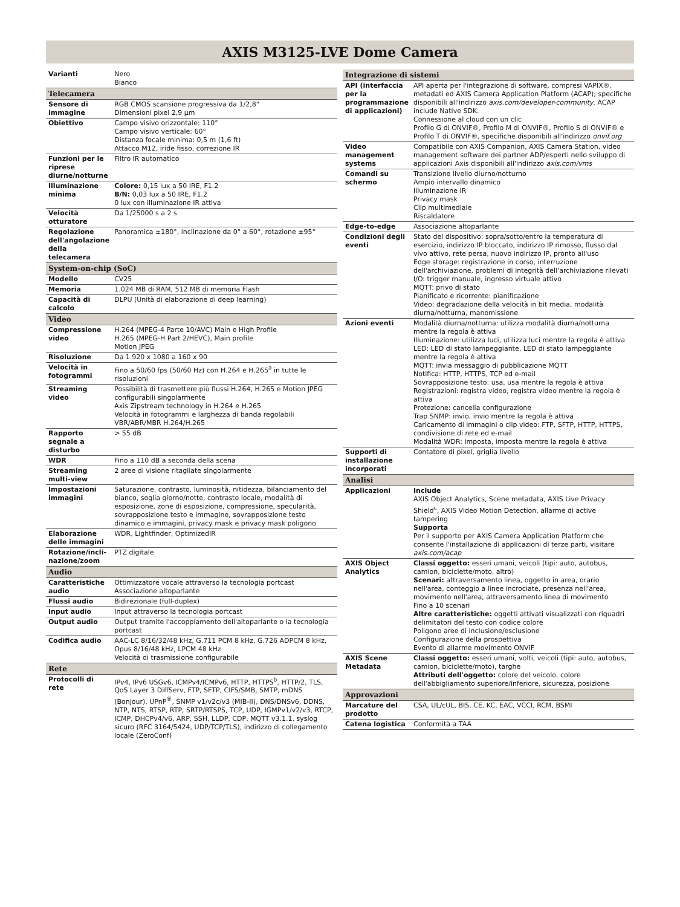AXIS M3125-LVE Dome Camera
| Varianti | Nero Bianco |
| Telecamera | |
| Sensore di immagine | RGB CMOS scansione progressiva da 1/2,8" Dimensioni pixel 2,9 µm |
| Obiettivo | Campo visivo orizzontale: 110° Campo visivo verticale: 60° Distanza focale minima: 0,5 m (1,6 ft) Attacco M12, iride fisso, correzione IR |
| Funzioni per le riprese diurne/notturne | Filtro IR automatico |
| Illuminazione minima | Colore: 0,15 lux a 50 IRE, F1.2 B/N: 0,03 lux a 50 IRE, F1.2 0 lux con illuminazione IR attiva |
| Velocità otturatore | Da 1/25000 s a 2 s |
| Regolazione dell'angolazione della telecamera | Panoramica ±180°, inclinazione da 0° a 60°, rotazione ±95° |
| System-on-chip (SoC) | |
| Modello | CV25 |
| Memoria | 1.024 MB di RAM, 512 MB di memoria Flash |
| Capacità di calcolo | DLPU (Unità di elaborazione di deep learning) |
| Video | |
| Compressione video | H.264 (MPEG-4 Parte 10/AVC) Main e High Profile H.265 (MPEG-H Part 2/HEVC), Main profile Motion JPEG |
| Risoluzione | Da 1.920 x 1080 a 160 x 90 |
| Velocità in fotogrammi | Fino a 50/60 fps (50/60 Hz) con H.264 e H.265<sup>a</sup> in tutte le risoluzioni |
| Streaming video | Possibilità di trasmettere più flussi H.264, H.265 e Motion JPEG configurabili singolarmente Axis Zipstream technology in H.264 e H.265 Velocità in fotogrammi e larghezza di banda regolabili VBR/ABR/MBR H.264/H.265 |
| Rapporto segnale a disturbo | > 55 dB |
| WDR | Fino a 110 dB a seconda della scena |
| Streaming multi-view | 2 aree di visione ritagliate singolarmente |
| Impostazioni immagini | Saturazione, contrasto, luminosità, nitidezza, bilanciamento del bianco, soglia giorno/notte, contrasto locale, modalità di esposizione, zone di esposizione, compressione, specularità, sovrapposizione testo e immagine, sovrapposizione testo dinamico e immagini, privacy mask e privacy mask poligono |
| Elaborazione delle immagini | WDR, Lightfinder, OptimizedIR |
| Rotazione/incli-nazione/zoom | PTZ digitale |
| Audio | |
| Caratteristiche audio | Ottimizzatore vocale attraverso la tecnologia portcast Associazione altoparlante |
| Flussi audio | Bidirezionale (full-duplex) |
| Input audio | Input attraverso la tecnologia portcast |
| Output audio | Output tramite l'accoppiamento dell'altoparlante o la tecnologia portcast |
| Codifica audio | AAC-LC 8/16/32/48 kHz, G.711 PCM 8 kHz, G.726 ADPCM 8 kHz, Opus 8/16/48 kHz, LPCM 48 kHz Velocità di trasmissione configurabile |
| Rete | |
| Protocolli di rete | IPv4, IPv6 USGv6, ICMPv4/ICMPv6, HTTP, HTTPS<sup>b</sup>, HTTP/2, TLS, QoS Layer 3 DiffServ, FTP, SFTP, CIFS/SMB, SMTP, mDNS (Bonjour), UPnP<sup>®</sup>, SNMP v1/v2c/v3 (MIB-II), DNS/DNSv6, DDNS, NTP, NTS, RTSP, RTP, SRTP/RTSPS, TCP, UDP, IGMPv1/v2/v3, RTCP, ICMP, DHCPv4/v6, ARP, SSH, LLDP, CDP, MQTT v3.1.1, syslog sicuro (RFC 3164/5424, UDP/TCP/TLS), indirizzo di collegamento locale (ZeroConf) |
| Integrazione di sistemi | |
| --- | --- |
| API (interfaccia per la programmazione di applicazioni) | API aperta per l'integrazione di software, compresi VAPIX®, metadati ed AXIS Camera Application Platform (ACAP); specifiche disponibili all'indirizzo axis.com/developer-community . ACAP include Native SDK. Connessione al cloud con un clic Profilo G di ONVIF®, Profilo M di ONVIF®, Profilo S di ONVIF® e Profilo T di ONVIF®, specifiche disponibili all'indirizzo onvif.org |
| Video management systems | Compatibile con AXIS Companion, AXIS Camera Station, video management software dei partner ADP/esperti nello sviluppo di applicazioni Axis disponibili all'indirizzo axis.com/vms |
| Comandi su schermo | Transizione livello diurno/notturno Ampio intervallo dinamico Illuminazione IR Privacy mask Clip multimediale Riscaldatore |
| Edge-to-edge | Associazione altoparlante |
| Condizioni degli eventi | Stato del dispositivo: sopra/sotto/entro la temperatura di esercizio, indirizzo IP bloccato, indirizzo IP rimosso, flusso dal vivo attivo, rete persa, nuovo indirizzo IP, pronto all'uso Edge storage: registrazione in corso, interruzione dell'archiviazione, problemi di integrità dell'archiviazione rilevati I/O: trigger manuale, ingresso virtuale attivo MQTT: privo di stato Pianificato e ricorrente: pianificazione Video: degradazione della velocità in bit media, modalità diurna/notturna, manomissione |
| Azioni eventi | Modalità diurna/notturna: utilizza modalità diurna/notturna mentre la regola è attiva Illuminazione: utilizza luci, utilizza luci mentre la regola è attiva LED: LED di stato lampeggiante, LED di stato lampeggiante mentre la regola è attiva MQTT: invia messaggio di pubblicazione MQTT Notifica: HTTP, HTTPS, TCP ed e-mail Sovrapposizione testo: usa, usa mentre la regola è attiva Registrazioni: registra video, registra video mentre la regola è attiva Protezione: cancella configurazione Trap SNMP: invio, invio mentre la regola è attiva Caricamento di immagini o clip video: FTP, SFTP, HTTP, HTTPS, condivisione di rete ed e-mail Modalità WDR: imposta, imposta mentre la regola è attiva |
| Supporti di installazione incorporati | Contatore di pixel, griglia livello |
| Analisi | |
| Applicazioni | Include AXIS Object Analytics, Scene metadata, AXIS Live Privacy Shield<sup>c</sup>, AXIS Video Motion Detection, allarme di active tampering Supporta Per il supporto per AXIS Camera Application Platform che consente l'installazione di applicazioni di terze parti, visitare axis.com/acap |
| AXIS Object Analytics | Classi oggetto: esseri umani, veicoli (tipi: auto, autobus, camion, biciclette/moto, altro) Scenari: attraversamento linea, oggetto in area, orario nell'area, conteggio a linee incrociate, presenza nell'area, movimento nell'area, attraversamento linea di movimento Fino a 10 scenari Altre caratteristiche: oggetti attivati visualizzati con riquadri delimitatori del testo con codice colore Poligono aree di inclusione/esclusione Configurazione della prospettiva Evento di allarme movimento ONVIF |
| AXIS Scene Metadata | Classi oggetto: esseri umani, volti, veicoli (tipi: auto, autobus, camion, biciclette/moto), targhe Attributi dell'oggetto: colore del veicolo, colore dell'abbigliamento superiore/inferiore, sicurezza, posizione |
| Approvazioni | |
| Marcature del prodotto | CSA, UL/cUL, BIS, CE, KC, EAC, VCCI, RCM, BSMI |
| Catena logistica | Conformità a TAA |